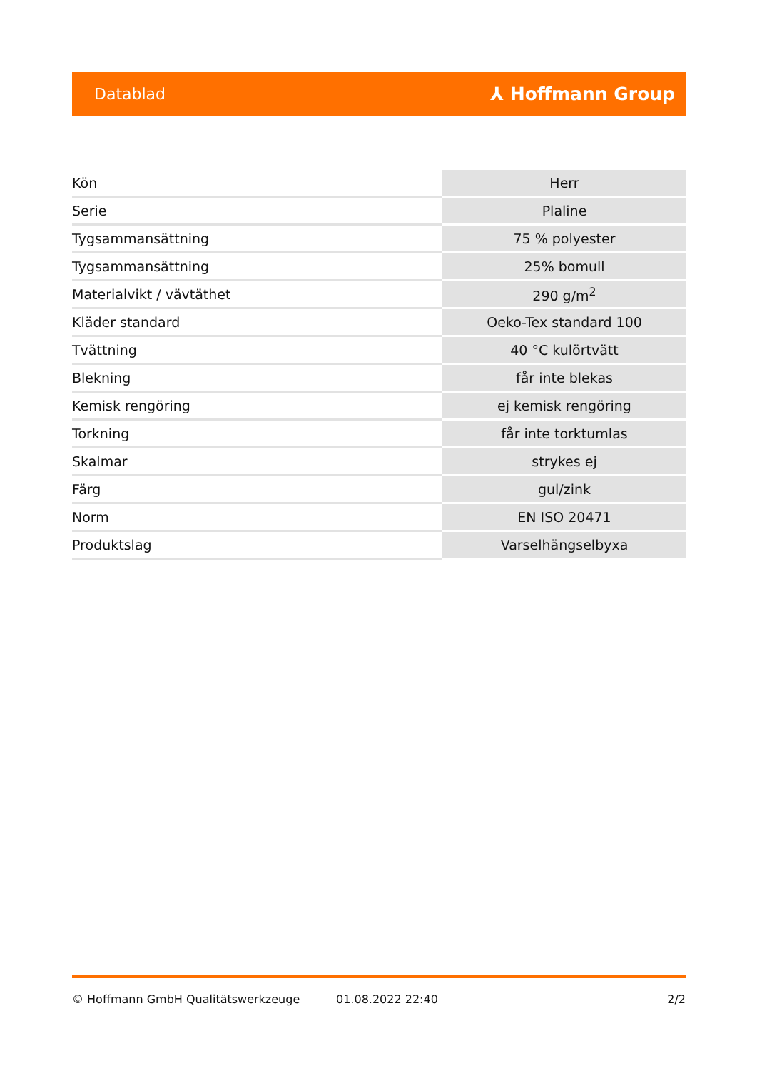Datablad ⅄ Hoffmann Group
| Kön | Herr |
| Serie | Plaline |
| Tygsammansättning | 75 % polyester |
| Tygsammansättning | 25% bomull |
| Materialvikt / vävtäthet | 290 g/m<sup>2</sup> |
| Kläder standard | Oeko-Tex standard 100 |
| Tvättning | 40 °C kulörtvätt |
| Blekning | får inte blekas |
| Kemisk rengöring | ej kemisk rengöring |
| Torkning | får inte torktumlas |
| Skalmar | strykes ej |
| Färg | gul/zink |
| Norm | EN ISO 20471 |
| Produktslag | Varselhängselbyxa |
© Hoffmann GmbH Qualitätswerkzeuge 01.08.2022 22:40 2/2